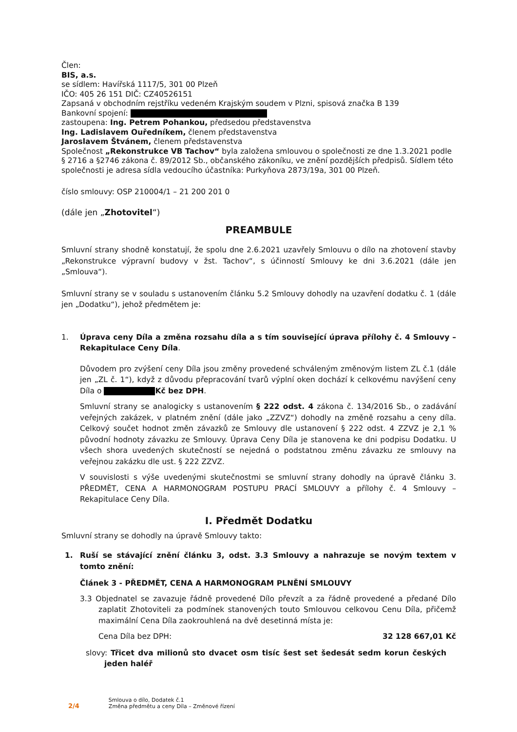Člen:
BIS, a.s.
se sídlem: Havířská 1117/5, 301 00 Plzeň
IČO: 405 26 151 DIČ: CZ40526151
Zapsaná v obchodním rejstříku vedeném Krajským soudem v Plzni, spisová značka B 139
Bankovní spojení:
zastoupena: Ing. Petrem Pohankou, předsedou představenstva
Ing. Ladislavem Ouředníkem, členem představenstva
Jaroslavem Štvánem, členem představenstva
Společnost „Rekonstrukce VB Tachov“ byla založena smlouvou o společnosti ze dne 1.3.2021 podle § 2716 a §2746 zákona č. 89/2012 Sb., občanského zákoníku, ve znění pozdějších předpisů. Sídlem této společnosti je adresa sídla vedoucího účastníka: Purkyňova 2873/19a, 301 00 Plzeň.
číslo smlouvy: OSP 210004/1 – 21 200 201 0
(dále jen „Zhotovitel“)
PREAMBULE
Smluvní strany shodně konstatují, že spolu dne 2.6.2021 uzavřely Smlouvu o dílo na zhotovení stavby „Rekonstrukce výpravní budovy v žst. Tachov“, s účinností Smlouvy ke dni 3.6.2021 (dále jen „Smlouva“).
Smluvní strany se v souladu s ustanovením článku 5.2 Smlouvy dohodly na uzavření dodatku č. 1 (dále jen „Dodatku“), jehož předmětem je:
1. Úprava ceny Díla a změna rozsahu díla a s tím související úprava přílohy č. 4 Smlouvy – Rekapitulace Ceny Díla.
Důvodem pro zvýšení ceny Díla jsou změny provedené schváleným změnovým listem ZL č.1 (dále jen „ZL č. 1“), když z důvodu přepracování tvarů výplní oken dochází k celkovému navýšení ceny Díla o Kč bez DPH.
Smluvní strany se analogicky s ustanovením § 222 odst. 4 zákona č. 134/2016 Sb., o zadávání veřejných zakázek, v platném znění (dále jako „ZZVZ“) dohodly na změně rozsahu a ceny díla. Celkový součet hodnot změn závazků ze Smlouvy dle ustanovení § 222 odst. 4 ZZVZ je 2,1 % původní hodnoty závazku ze Smlouvy. Úprava Ceny Díla je stanovena ke dni podpisu Dodatku. U všech shora uvedených skutečností se nejedná o podstatnou změnu závazku ze smlouvy na veřejnou zakázku dle ust. § 222 ZZVZ.
V souvislosti s výše uvedenými skutečnostmi se smluvní strany dohodly na úpravě článku 3. PŘEDMĚT, CENA A HARMONOGRAM POSTUPU PRACÍ SMLOUVY a přílohy č. 4 Smlouvy – Rekapitulace Ceny Díla.
I. Předmět Dodatku
Smluvní strany se dohodly na úpravě Smlouvy takto:
1. Ruší se stávající znění článku 3, odst. 3.3 Smlouvy a nahrazuje se novým textem v tomto znění:
Článek 3 - PŘEDMĚT, CENA A HARMONOGRAM PLNĚNÍ SMLOUVY
3.3 Objednatel se zavazuje řádně provedené Dílo převzít a za řádně provedené a předané Dílo zaplatit Zhotoviteli za podmínek stanovených touto Smlouvou celkovou Cenu Díla, přičemž maximální Cena Díla zaokrouhlená na dvě desetinná místa je:
Cena Díla bez DPH: 32 128 667,01 Kč
slovy: Třicet dva milionů sto dvacet osm tisíc šest set šedesát sedm korun českých jeden haléř
2/4
Smlouva o dílo, Dodatek č.1
Změna předmětu a ceny Díla – Změnové řízení